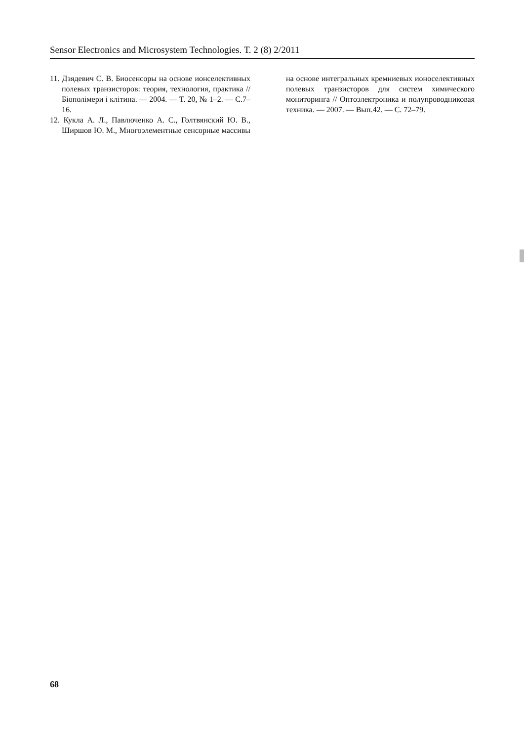Sensor Electronics and Microsystem Technologies. Т. 2 (8) 2/2011
11. Дзядевич С. В. Биосенсоры на основе ионселективных полевых транзисторов: теория, технология, практика // Біополімери і клітина. — 2004. — Т. 20, № 1–2. — С.7–16.
12. Кукла А. Л., Павлюченко А. С., Голтвянский Ю. В., Ширшов Ю. М., Многоэлементные сенсорные массивы на основе интегральных кремниевых ионоселективных полевых транзисторов для систем химического мониторинга // Оптоэлектроника и полупроводниковая техника. — 2007. — Вып.42. — С. 72–79.
68